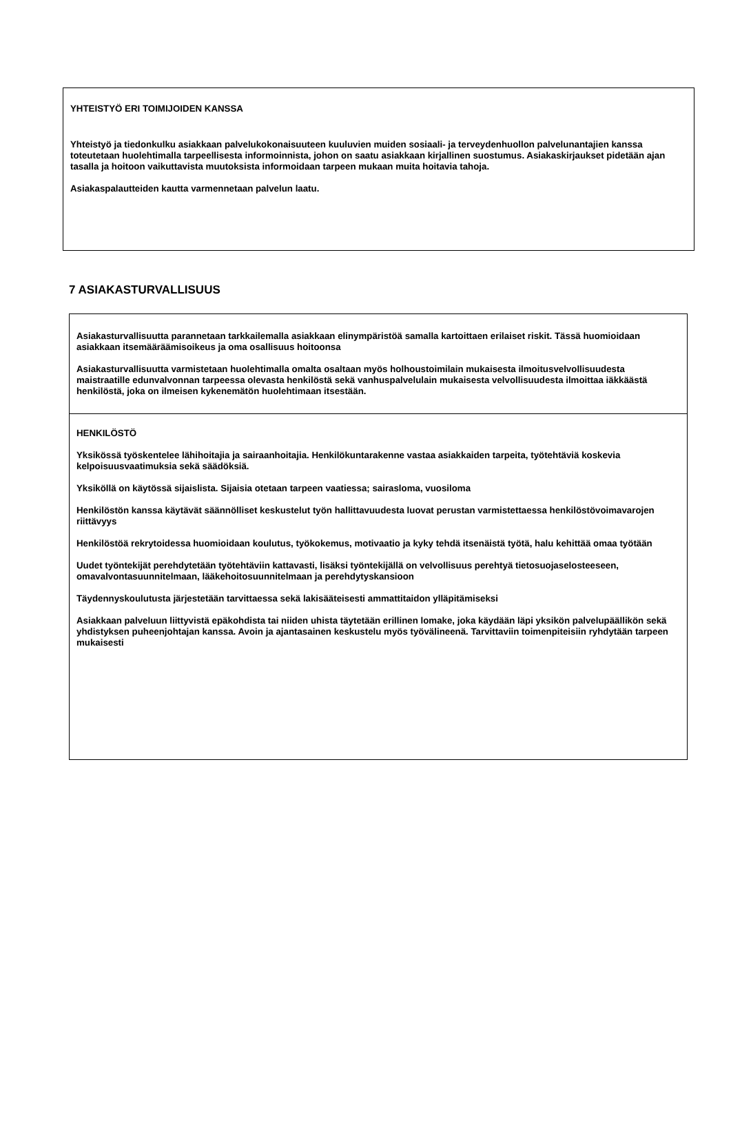YHTEISTYÖ ERI TOIMIJOIDEN KANSSA
Yhteistyö ja tiedonkulku asiakkaan palvelukokonaisuuteen kuuluvien muiden sosiaali- ja terveydenhuollon palvelunantajien kanssa toteutetaan huolehtimalla tarpeellisesta informoinnista, johon on saatu asiakkaan kirjallinen suostumus. Asiakaskirjaukset pidetään ajan tasalla ja hoitoon vaikuttavista muutoksista informoidaan tarpeen mukaan muita hoitavia tahoja.
Asiakaspalautteiden kautta varmennetaan palvelun laatu.
7 ASIAKASTURVALLISUUS
Asiakasturvallisuutta parannetaan tarkkailemalla asiakkaan elinympäristöä samalla kartoittaen erilaiset riskit. Tässä huomioidaan asiakkaan itsemääräämisoikeus ja oma osallisuus hoitoonsa
Asiakasturvallisuutta varmistetaan huolehtimalla omalta osaltaan myös holhoustoimilain mukaisesta ilmoitusvelvollisuudesta maistraatille edunvalvonnan tarpeessa olevasta henkilöstä sekä vanhuspalvelulain mukaisesta velvollisuudesta ilmoittaa iäkkäästä henkilöstä, joka on ilmeisen kykenemätön huolehtimaan itsestään.
HENKILÖSTÖ
Yksikössä työskentelee lähihoitajia ja sairaanhoitajia. Henkilökuntarakenne vastaa asiakkaiden tarpeita, työtehtäviä koskevia kelpoisuusvaatimuksia sekä säädöksiä.
Yksiköllä on käytössä sijaislista. Sijaisia otetaan tarpeen vaatiessa; sairasloma, vuosiloma
Henkilöstön kanssa käytävät säännölliset keskustelut työn hallittavuudesta luovat perustan varmistettaessa henkilöstövoimavarojen riittävyys
Henkilöstöä rekrytoidessa huomioidaan koulutus, työkokemus, motivaatio ja kyky tehdä itsenäistä työtä, halu kehittää omaa työtään
Uudet työntekijät perehdytetään työtehtäviin kattavasti, lisäksi työntekijällä on velvollisuus perehtyä tietosuojaselosteeseen, omavalvontasuunnitelmaan, lääkehoitosuunnitelmaan ja perehdytyskansioon
Täydennyskoulutusta järjestetään tarvittaessa sekä lakisääteisesti ammattitaidon ylläpitämiseksi
Asiakkaan palveluun liittyvistä epäkohdista tai niiden uhista täytetään erillinen lomake, joka käydään läpi yksikön palvelupäällikön sekä yhdistyksen puheenjohtajan kanssa. Avoin ja ajantasainen keskustelu myös työvälineenä. Tarvittaviin toimenpiteisiin ryhdytään tarpeen mukaisesti